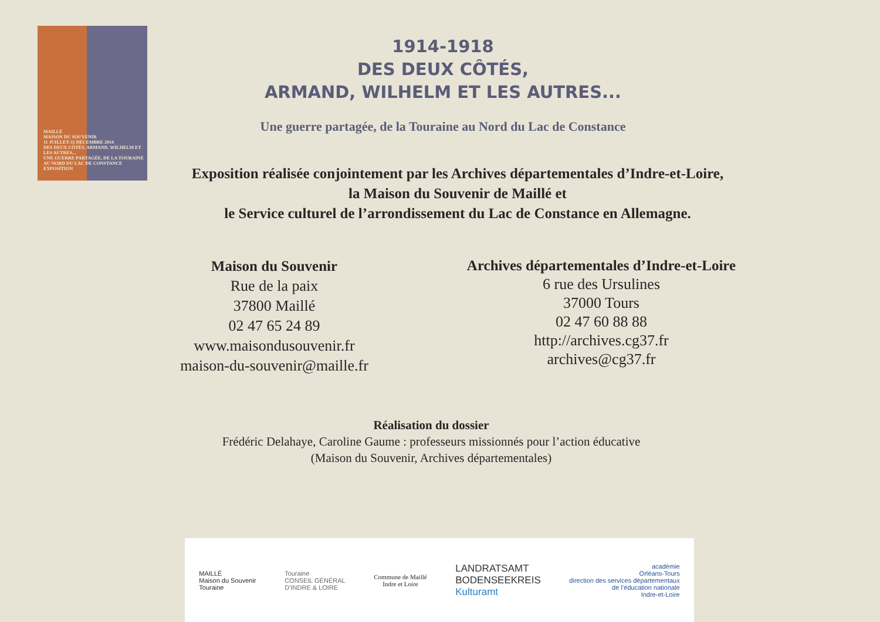MAILLÉ
MAISON DU SOUVENIR
11 JUILLET-31 DÉCEMBRE 2014
DES DEUX CÔTÉS, ARMAND, WILHELM ET LES AUTRES...
UNE GUERRE PARTAGÉE, DE LA TOURAINE AU NORD DU LAC DE CONSTANCE
EXPOSITION
1914-1918
DES DEUX CÔTÉS,
ARMAND, WILHELM ET LES AUTRES...
Une guerre partagée, de la Touraine au Nord du Lac de Constance
Exposition réalisée conjointement par les Archives départementales d’Indre-et-Loire,
la Maison du Souvenir de Maillé et
le Service culturel de l’arrondissement du Lac de Constance en Allemagne.
Maison du Souvenir
Rue de la paix
37800 Maillé
02 47 65 24 89
www.maisondusouvenir.fr
maison-du-souvenir@maille.fr
Archives départementales d’Indre-et-Loire
6 rue des Ursulines
37000 Tours
02 47 60 88 88
http://archives.cg37.fr
archives@cg37.fr
Réalisation du dossier
Frédéric Delahaye, Caroline Gaume : professeurs missionnés pour l’action éducative
(Maison du Souvenir, Archives départementales)
MAILLÉ
Maison du Souvenir
Touraine
Touraine
CONSEIL GÉNÉRAL
D’INDRE & LOIRE
Commune de Maillé
Indre et Loire
LANDRATSAMT
BODENSEEKREIS
Kulturamt
académie
Orléans-Tours
direction des services départementaux
de l’éducation nationale
Indre-et-Loire